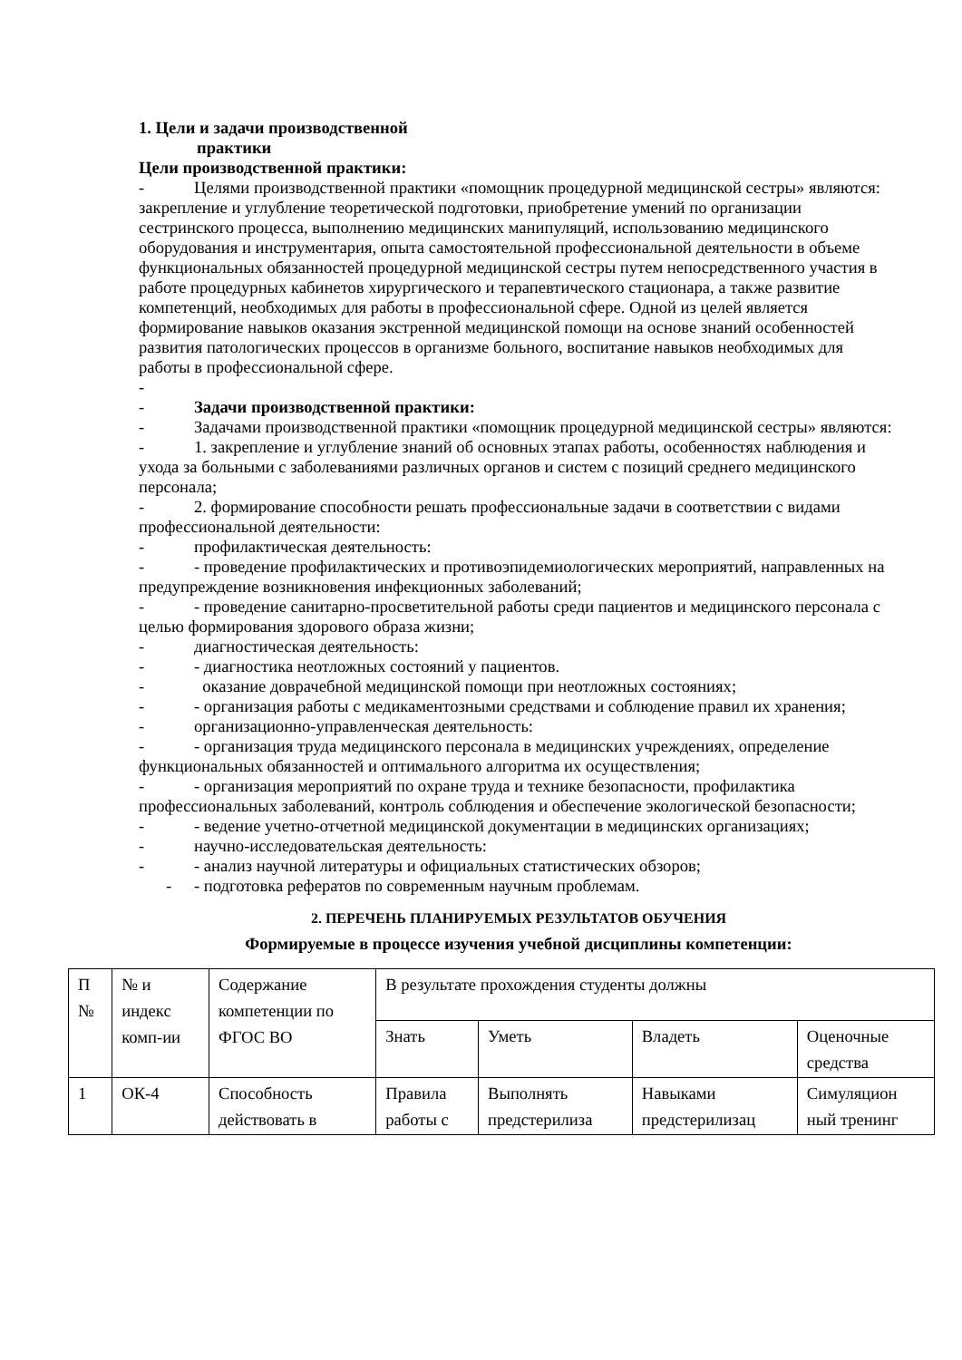1. Цели и задачи производственной
практики
Цели производственной практики:
- Целями производственной практики «помощник процедурной медицинской сестры» являются: закрепление и углубление теоретической подготовки, приобретение умений по организации сестринского процесса, выполнению медицинских манипуляций, использованию медицинского оборудования и инструментария, опыта самостоятельной профессиональной деятельности в объеме функциональных обязанностей процедурной медицинской сестры путем непосредственного участия в работе процедурных кабинетов хирургического и терапевтического стационара, а также развитие компетенций, необходимых для работы в профессиональной сфере. Одной из целей является формирование навыков оказания экстренной медицинской помощи на основе знаний особенностей развития патологических процессов в организме больного, воспитание навыков необходимых для работы в профессиональной сфере.
-
- Задачи производственной практики:
- Задачами производственной практики «помощник процедурной медицинской сестры» являются:
- 1. закрепление и углубление знаний об основных этапах работы, особенностях наблюдения и ухода за больными с заболеваниями различных органов и систем с позиций среднего медицинского персонала;
- 2. формирование способности решать профессиональные задачи в соответствии с видами профессиональной деятельности:
- профилактическая деятельность:
- - проведение профилактических и противоэпидемиологических мероприятий, направленных на предупреждение возникновения инфекционных заболеваний;
- - проведение санитарно-просветительной работы среди пациентов и медицинского персонала с целью формирования здорового образа жизни;
- диагностическая деятельность:
- - диагностика неотложных состояний у пациентов.
- оказание доврачебной медицинской помощи при неотложных состояниях;
- - организация работы с медикаментозными средствами и соблюдение правил их хранения;
- организационно-управленческая деятельность:
- - организация труда медицинского персонала в медицинских учреждениях, определение функциональных обязанностей и оптимального алгоритма их осуществления;
- - организация мероприятий по охране труда и технике безопасности, профилактика профессиональных заболеваний, контроль соблюдения и обеспечение экологической безопасности;
- - ведение учетно-отчетной медицинской документации в медицинских организациях;
- научно-исследовательская деятельность:
- - анализ научной литературы и официальных статистических обзоров;
- - подготовка рефератов по современным научным проблемам.
2. ПЕРЕЧЕНЬ ПЛАНИРУЕМЫХ РЕЗУЛЬТАТОВ ОБУЧЕНИЯ
Формируемые в процессе изучения учебной дисциплины компетенции:
| П № | № и индекс комп-ии | Содержание компетенции по ФГОС ВО | В результате прохождения студенты должны | | | |
| | | | Знать | Уметь | Владеть | Оценочные средства |
| 1 | ОК-4 | Способность действовать в | Правила работы с | Выполнять предстерилиза | Навыками предстерилизац | Симуляцион ный тренинг |